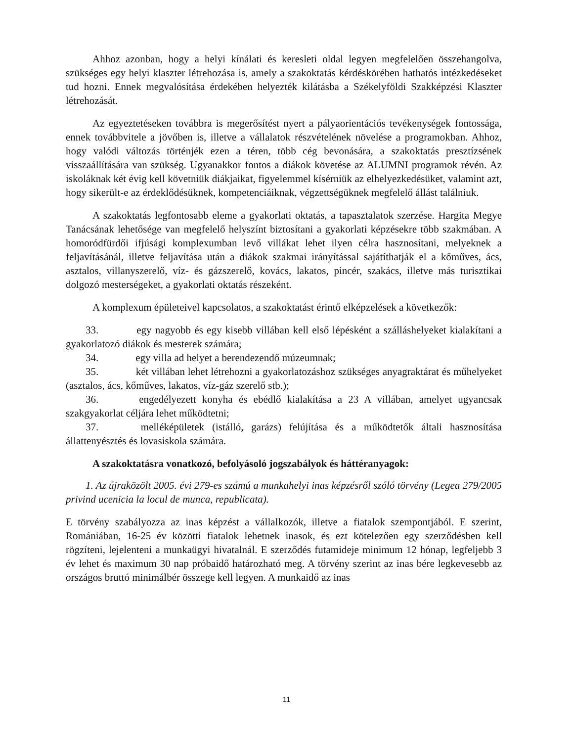Ahhoz azonban, hogy a helyi kínálati és keresleti oldal legyen megfelelően összehangolva, szükséges egy helyi klaszter létrehozása is, amely a szakoktatás kérdéskörében hathatós intézkedéseket tud hozni. Ennek megvalósítása érdekében helyezték kilátásba a Székelyföldi Szakképzési Klaszter létrehozását.
Az egyeztetéseken továbbra is megerősítést nyert a pályaorientációs tevékenységek fontossága, ennek továbbvitele a jövőben is, illetve a vállalatok részvételének növelése a programokban. Ahhoz, hogy valódi változás történjék ezen a téren, több cég bevonására, a szakoktatás presztízsének visszaállítására van szükség. Ugyanakkor fontos a diákok követése az ALUMNI programok révén. Az iskoláknak két évig kell követniük diákjaikat, figyelemmel kísérniük az elhelyezkedésüket, valamint azt, hogy sikerült-e az érdeklődésüknek, kompetenciáiknak, végzettségüknek megfelelő állást találniuk.
A szakoktatás legfontosabb eleme a gyakorlati oktatás, a tapasztalatok szerzése. Hargita Megye Tanácsának lehetősége van megfelelő helyszínt biztosítani a gyakorlati képzésekre több szakmában. A homoródfürdői ifjúsági komplexumban levő villákat lehet ilyen célra hasznosítani, melyeknek a feljavításánál, illetve feljavítása után a diákok szakmai irányítással sajátíthatják el a kőműves, ács, asztalos, villanyszerelő, víz- és gázszerelő, kovács, lakatos, pincér, szakács, illetve más turisztikai dolgozó mesterségeket, a gyakorlati oktatás részeként.
A komplexum épületeivel kapcsolatos, a szakoktatást érintő elképzelések a következők:
33. egy nagyobb és egy kisebb villában kell első lépésként a szálláshelyeket kialakítani a gyakorlatozó diákok és mesterek számára;
34. egy villa ad helyet a berendezendő múzeumnak;
35. két villában lehet létrehozni a gyakorlatozáshoz szükséges anyagraktárat és műhelyeket (asztalos, ács, kőműves, lakatos, víz-gáz szerelő stb.);
36. engedélyezett konyha és ebédlő kialakítása a 23 A villában, amelyet ugyancsak szakgyakorlat céljára lehet működtetni;
37. melléképületek (istálló, garázs) felújítása és a működtetők általi hasznosítása állattenyésztés és lovasiskola számára.
A szakoktatásra vonatkozó, befolyásoló jogszabályok és háttéranyagok:
1. Az újraközölt 2005. évi 279-es számú a munkahelyi inas képzésről szóló törvény (Legea 279/2005 privind ucenicia la locul de munca, republicata).
E törvény szabályozza az inas képzést a vállalkozók, illetve a fiatalok szempontjából. E szerint, Romániában, 16-25 év közötti fiatalok lehetnek inasok, és ezt kötelezően egy szerződésben kell rögzíteni, lejelenteni a munkaügyi hivatalnál. E szerződés futamideje minimum 12 hónap, legfeljebb 3 év lehet és maximum 30 nap próbaidő határozható meg. A törvény szerint az inas bére legkevesebb az országos bruttó minimálbér összege kell legyen. A munkaidő az inas
11